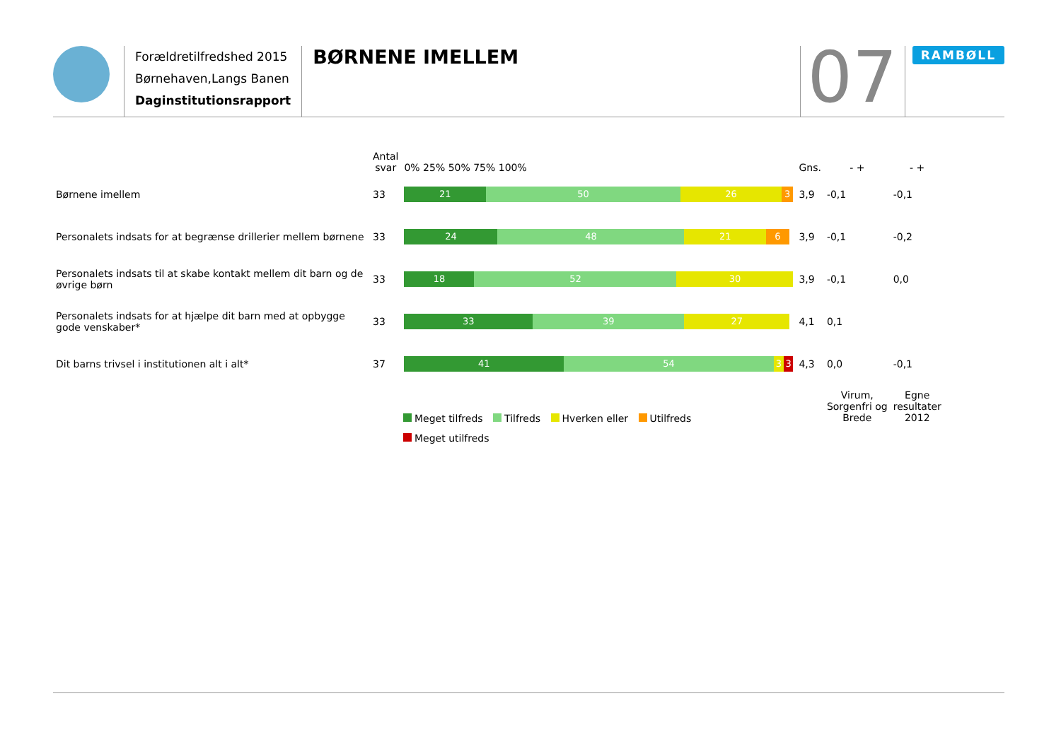Forældretilfredshed 2015
Børnehaven,Langs Banen
Daginstitutionsrapport
BØRNENE IMELLEM
07
RAMBØLL
| | Antal svar | 0% 25% 50% 75% 100% | Gns. | - + | - + |
| --- | --- | --- | --- | --- | --- |
| Børnene imellem | 33 | 21 50 26 3 | 3,9 | -0,1 | -0,1 |
| Personalets indsats for at begrænse drillerier mellem børnene | 33 | 24 48 21 6 | 3,9 | -0,1 | -0,2 |
| Personalets indsats til at skabe kontakt mellem dit barn og de øvrige børn | 33 | 18 52 30 | 3,9 | -0,1 | 0,0 |
| Personalets indsats for at hjælpe dit barn med at opbygge gode venskaber* | 33 | 33 39 27 | 4,1 | 0,1 | |
| Dit barns trivsel i institutionen alt i alt* | 37 | 41 54 3 3 | 4,3 | 0,0 | -0,1 |
| | | | | Virum, Sorgenfri og Brede | Egne resultater 2012 |
Meget tilfreds Tilfreds Hverken eller Utilfreds
Meget utilfreds